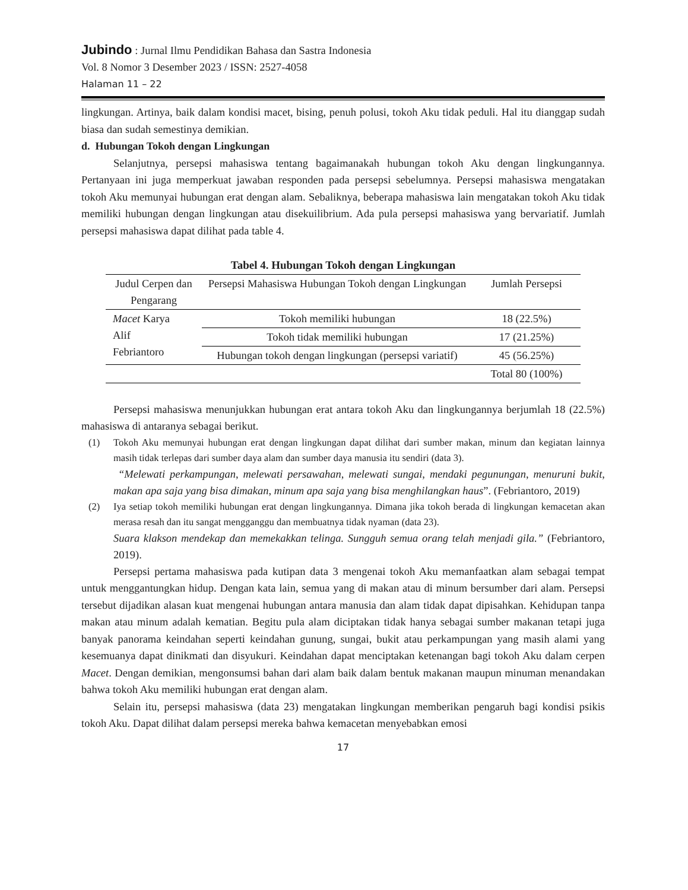Jubindo : Jurnal Ilmu Pendidikan Bahasa dan Sastra Indonesia
Vol. 8 Nomor 3 Desember 2023 / ISSN: 2527-4058
Halaman 11 – 22
lingkungan. Artinya, baik dalam kondisi macet, bising, penuh polusi, tokoh Aku tidak peduli. Hal itu dianggap sudah biasa dan sudah semestinya demikian.
d. Hubungan Tokoh dengan Lingkungan
Selanjutnya, persepsi mahasiswa tentang bagaimanakah hubungan tokoh Aku dengan lingkungannya. Pertanyaan ini juga memperkuat jawaban responden pada persepsi sebelumnya. Persepsi mahasiswa mengatakan tokoh Aku memunyai hubungan erat dengan alam. Sebaliknya, beberapa mahasiswa lain mengatakan tokoh Aku tidak memiliki hubungan dengan lingkungan atau disekuilibrium. Ada pula persepsi mahasiswa yang bervariatif. Jumlah persepsi mahasiswa dapat dilihat pada table 4.
Tabel 4. Hubungan Tokoh dengan Lingkungan
| Judul Cerpen dan Pengarang | Persepsi Mahasiswa Hubungan Tokoh dengan Lingkungan | Jumlah Persepsi |
| --- | --- | --- |
| Macet Karya Alif Febriantoro | Tokoh memiliki hubungan | 18 (22.5%) |
| | Tokoh tidak memiliki hubungan | 17 (21.25%) |
| | Hubungan tokoh dengan lingkungan (persepsi variatif) | 45 (56.25%) |
| | | Total 80 (100%) |
Persepsi mahasiswa menunjukkan hubungan erat antara tokoh Aku dan lingkungannya berjumlah 18 (22.5%) mahasiswa di antaranya sebagai berikut.
(1) Tokoh Aku memunyai hubungan erat dengan lingkungan dapat dilihat dari sumber makan, minum dan kegiatan lainnya masih tidak terlepas dari sumber daya alam dan sumber daya manusia itu sendiri (data 3).
“Melewati perkampungan, melewati persawahan, melewati sungai, mendaki pegunungan, menuruni bukit, makan apa saja yang bisa dimakan, minum apa saja yang bisa menghilangkan haus”. (Febriantoro, 2019)
(2) Iya setiap tokoh memiliki hubungan erat dengan lingkungannya. Dimana jika tokoh berada di lingkungan kemacetan akan merasa resah dan itu sangat mengganggu dan membuatnya tidak nyaman (data 23).
Suara klakson mendekap dan memekakkan telinga. Sungguh semua orang telah menjadi gila.” (Febriantoro, 2019).
Persepsi pertama mahasiswa pada kutipan data 3 mengenai tokoh Aku memanfaatkan alam sebagai tempat untuk menggantungkan hidup. Dengan kata lain, semua yang di makan atau di minum bersumber dari alam. Persepsi tersebut dijadikan alasan kuat mengenai hubungan antara manusia dan alam tidak dapat dipisahkan. Kehidupan tanpa makan atau minum adalah kematian. Begitu pula alam diciptakan tidak hanya sebagai sumber makanan tetapi juga banyak panorama keindahan seperti keindahan gunung, sungai, bukit atau perkampungan yang masih alami yang kesemuanya dapat dinikmati dan disyukuri. Keindahan dapat menciptakan ketenangan bagi tokoh Aku dalam cerpen Macet. Dengan demikian, mengonsumsi bahan dari alam baik dalam bentuk makanan maupun minuman menandakan bahwa tokoh Aku memiliki hubungan erat dengan alam.
Selain itu, persepsi mahasiswa (data 23) mengatakan lingkungan memberikan pengaruh bagi kondisi psikis tokoh Aku. Dapat dilihat dalam persepsi mereka bahwa kemacetan menyebabkan emosi
17